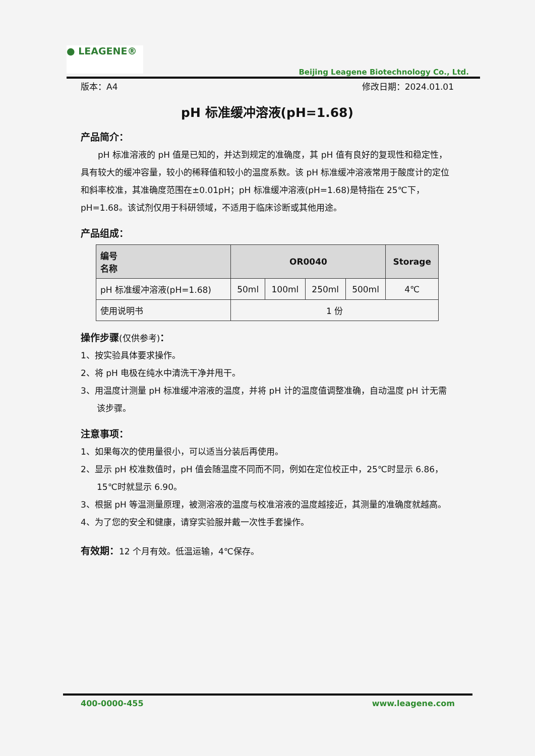● LEAGENE®
Beijing Leagene Biotechnology Co., Ltd.
版本：A4 修改日期：2024.01.01
pH 标准缓冲溶液(pH=1.68)
产品简介：
  pH 标准溶液的 pH 值是已知的，并达到规定的准确度，其 pH 值有良好的复现性和稳定性，具有较大的缓冲容量，较小的稀释值和较小的温度系数。该 pH 标准缓冲溶液常用于酸度计的定位和斜率校准，其准确度范围在±0.01pH；pH 标准缓冲溶液(pH=1.68)是特指在 25℃下，pH=1.68。该试剂仅用于科研领域，不适用于临床诊断或其他用途。
产品组成：
| 编号 名称 | OR0040 | | | | Storage |
| --- | --- | --- | --- | --- | --- |
| pH 标准缓冲溶液(pH=1.68) | 50ml | 100ml | 250ml | 500ml | 4℃ |
| 使用说明书 | 1 份 | | | | |
操作步骤(仅供参考)：
1、按实验具体要求操作。
2、将 pH 电极在纯水中清洗干净并甩干。
3、用温度计测量 pH 标准缓冲溶液的温度，并将 pH 计的温度值调整准确，自动温度 pH 计无需该步骤。
注意事项：
1、如果每次的使用量很小，可以适当分装后再使用。
2、显示 pH 校准数值时，pH 值会随温度不同而不同，例如在定位校正中，25℃时显示 6.86，15℃时就显示 6.90。
3、根据 pH 等温测量原理，被测溶液的温度与校准溶液的温度越接近，其测量的准确度就越高。
4、为了您的安全和健康，请穿实验服并戴一次性手套操作。
有效期：12 个月有效。低温运输，4℃保存。
400-0000-455 www.leagene.com